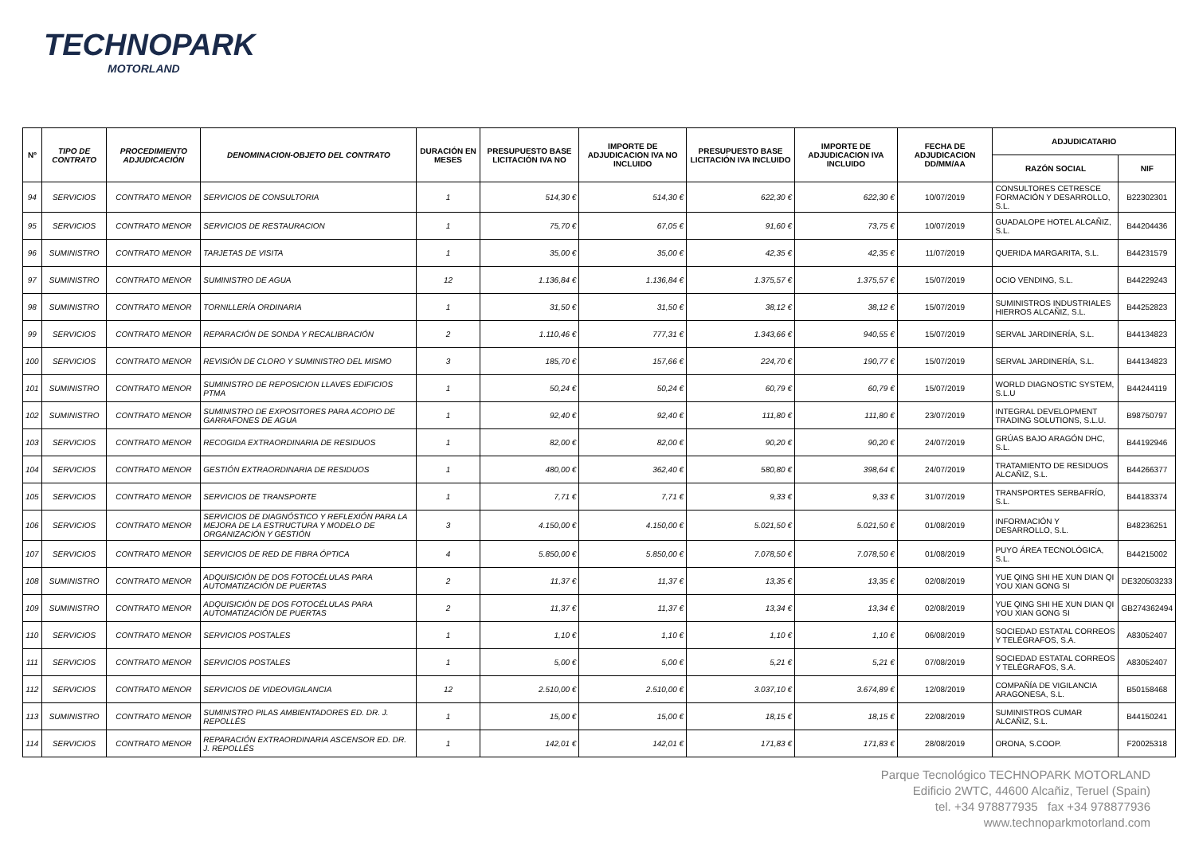TECHNOPARK
MOTORLAND
| Nº | TIPO DE CONTRATO | PROCEDIMIENTO ADJUDICACIÓN | DENOMINACION-OBJETO DEL CONTRATO | DURACIÓN EN MESES | PRESUPUESTO BASE LICITACIÓN IVA NO | IMPORTE DE ADJUDICACION IVA NO INCLUIDO | PRESUPUESTO BASE LICITACIÓN IVA INCLUIDO | IMPORTE DE ADJUDICACION IVA INCLUIDO | FECHA DE ADJUDICACION DD/MM/AA | ADJUDICATARIO | |
| --- | --- | --- | --- | --- | --- | --- | --- | --- | --- | --- | --- |
| | | | | | | | | | | RAZÓN SOCIAL | NIF |
| 94 | SERVICIOS | CONTRATO MENOR | SERVICIOS DE CONSULTORIA | 1 | 514,30 € | 514,30 € | 622,30 € | 622,30 € | 10/07/2019 | CONSULTORES CETRESCE FORMACIÓN Y DESARROLLO, S.L. | B22302301 |
| 95 | SERVICIOS | CONTRATO MENOR | SERVICIOS DE RESTAURACION | 1 | 75,70 € | 67,05 € | 91,60 € | 73,75 € | 10/07/2019 | GUADALOPE HOTEL ALCAÑIZ, S.L. | B44204436 |
| 96 | SUMINISTRO | CONTRATO MENOR | TARJETAS DE VISITA | 1 | 35,00 € | 35,00 € | 42,35 € | 42,35 € | 11/07/2019 | QUERIDA MARGARITA, S.L. | B44231579 |
| 97 | SUMINISTRO | CONTRATO MENOR | SUMINISTRO DE AGUA | 12 | 1.136,84 € | 1.136,84 € | 1.375,57 € | 1.375,57 € | 15/07/2019 | OCIO VENDING, S.L. | B44229243 |
| 98 | SUMINISTRO | CONTRATO MENOR | TORNILLERÍA ORDINARIA | 1 | 31,50 € | 31,50 € | 38,12 € | 38,12 € | 15/07/2019 | SUMINISTROS INDUSTRIALES HIERROS ALCAÑIZ, S.L. | B44252823 |
| 99 | SERVICIOS | CONTRATO MENOR | REPARACIÓN DE SONDA Y RECALIBRACIÓN | 2 | 1.110,46 € | 777,31 € | 1.343,66 € | 940,55 € | 15/07/2019 | SERVAL JARDINERÍA, S.L. | B44134823 |
| 100 | SERVICIOS | CONTRATO MENOR | REVISIÓN DE CLORO Y SUMINISTRO DEL MISMO | 3 | 185,70 € | 157,66 € | 224,70 € | 190,77 € | 15/07/2019 | SERVAL JARDINERÍA, S.L. | B44134823 |
| 101 | SUMINISTRO | CONTRATO MENOR | SUMINISTRO DE REPOSICION LLAVES EDIFICIOS PTMA | 1 | 50,24 € | 50,24 € | 60,79 € | 60,79 € | 15/07/2019 | WORLD DIAGNOSTIC SYSTEM, S.L.U | B44244119 |
| 102 | SUMINISTRO | CONTRATO MENOR | SUMINISTRO DE EXPOSITORES PARA ACOPIO DE GARRAFONES DE AGUA | 1 | 92,40 € | 92,40 € | 111,80 € | 111,80 € | 23/07/2019 | INTEGRAL DEVELOPMENT TRADING SOLUTIONS, S.L.U. | B98750797 |
| 103 | SERVICIOS | CONTRATO MENOR | RECOGIDA EXTRAORDINARIA DE RESIDUOS | 1 | 82,00 € | 82,00 € | 90,20 € | 90,20 € | 24/07/2019 | GRÚAS BAJO ARAGÓN DHC, S.L. | B44192946 |
| 104 | SERVICIOS | CONTRATO MENOR | GESTIÓN EXTRAORDINARIA DE RESIDUOS | 1 | 480,00 € | 362,40 € | 580,80 € | 398,64 € | 24/07/2019 | TRATAMIENTO DE RESIDUOS ALCAÑIZ, S.L. | B44266377 |
| 105 | SERVICIOS | CONTRATO MENOR | SERVICIOS DE TRANSPORTE | 1 | 7,71 € | 7,71 € | 9,33 € | 9,33 € | 31/07/2019 | TRANSPORTES SERBAFRÍO, S.L. | B44183374 |
| 106 | SERVICIOS | CONTRATO MENOR | SERVICIOS DE DIAGNÓSTICO Y REFLEXIÓN PARA LA MEJORA DE LA ESTRUCTURA Y MODELO DE ORGANIZACIÓN Y GESTIÓN | 3 | 4.150,00 € | 4.150,00 € | 5.021,50 € | 5.021,50 € | 01/08/2019 | INFORMACIÓN Y DESARROLLO, S.L. | B48236251 |
| 107 | SERVICIOS | CONTRATO MENOR | SERVICIOS DE RED DE FIBRA ÓPTICA | 4 | 5.850,00 € | 5.850,00 € | 7.078,50 € | 7.078,50 € | 01/08/2019 | PUYO ÁREA TECNOLÓGICA, S.L. | B44215002 |
| 108 | SUMINISTRO | CONTRATO MENOR | ADQUISICIÓN DE DOS FOTOCÉLULAS PARA AUTOMATIZACIÓN DE PUERTAS | 2 | 11,37 € | 11,37 € | 13,35 € | 13,35 € | 02/08/2019 | YUE QING SHI HE XUN DIAN QI YOU XIAN GONG SI | DE320503233 |
| 109 | SUMINISTRO | CONTRATO MENOR | ADQUISICIÓN DE DOS FOTOCÉLULAS PARA AUTOMATIZACIÓN DE PUERTAS | 2 | 11,37 € | 11,37 € | 13,34 € | 13,34 € | 02/08/2019 | YUE QING SHI HE XUN DIAN QI YOU XIAN GONG SI | GB274362494 |
| 110 | SERVICIOS | CONTRATO MENOR | SERVICIOS POSTALES | 1 | 1,10 € | 1,10 € | 1,10 € | 1,10 € | 06/08/2019 | SOCIEDAD ESTATAL CORREOS Y TELÉGRAFOS, S.A. | A83052407 |
| 111 | SERVICIOS | CONTRATO MENOR | SERVICIOS POSTALES | 1 | 5,00 € | 5,00 € | 5,21 € | 5,21 € | 07/08/2019 | SOCIEDAD ESTATAL CORREOS Y TELÉGRAFOS, S.A. | A83052407 |
| 112 | SERVICIOS | CONTRATO MENOR | SERVICIOS DE VIDEOVIGILANCIA | 12 | 2.510,00 € | 2.510,00 € | 3.037,10 € | 3.674,89 € | 12/08/2019 | COMPAÑÍA DE VIGILANCIA ARAGONESA, S.L. | B50158468 |
| 113 | SUMINISTRO | CONTRATO MENOR | SUMINISTRO PILAS AMBIENTADORES ED. DR. J. REPOLLÉS | 1 | 15,00 € | 15,00 € | 18,15 € | 18,15 € | 22/08/2019 | SUMINISTROS CUMAR ALCAÑIZ, S.L. | B44150241 |
| 114 | SERVICIOS | CONTRATO MENOR | REPARACIÓN EXTRAORDINARIA ASCENSOR ED. DR. J. REPOLLÉS | 1 | 142,01 € | 142,01 € | 171,83 € | 171,83 € | 28/08/2019 | ORONA, S.COOP. | F20025318 |
Parque Tecnológico TECHNOPARK MOTORLAND
Edificio 2WTC, 44600 Alcañiz, Teruel (Spain)
tel. +34 978877935 fax +34 978877936
www.technoparkmotorland.com